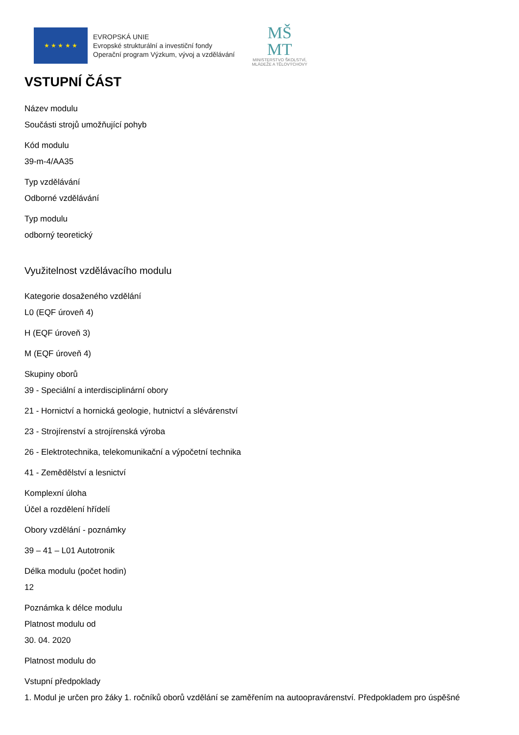★ ★ ★ ★ ★
EVROPSKÁ UNIE
Evropské strukturální a investiční fondy
Operační program Výzkum, vývoj a vzdělávání
MŠ
MT
MINISTERSTVO ŠKOLSTVÍ,
MLÁDEŽE A TĚLOVÝCHOVY
VSTUPNÍ ČÁST
Název modulu
Součásti strojů umožňující pohyb
Kód modulu
39-m-4/AA35
Typ vzdělávání
Odborné vzdělávání
Typ modulu
odborný teoretický
Využitelnost vzdělávacího modulu
Kategorie dosaženého vzdělání
L0 (EQF úroveň 4)
H (EQF úroveň 3)
M (EQF úroveň 4)
Skupiny oborů
39 - Speciální a interdisciplinární obory
21 - Hornictví a hornická geologie, hutnictví a slévárenství
23 - Strojírenství a strojírenská výroba
26 - Elektrotechnika, telekomunikační a výpočetní technika
41 - Zemědělství a lesnictví
Komplexní úloha
Účel a rozdělení hřídelí
Obory vzdělání - poznámky
39 – 41 – L01 Autotronik
Délka modulu (počet hodin)
12
Poznámka k délce modulu
Platnost modulu od
30. 04. 2020
Platnost modulu do
Vstupní předpoklady
1. Modul je určen pro žáky 1. ročníků oborů vzdělání se zaměřením na autoopravárenství. Předpokladem pro úspěšné